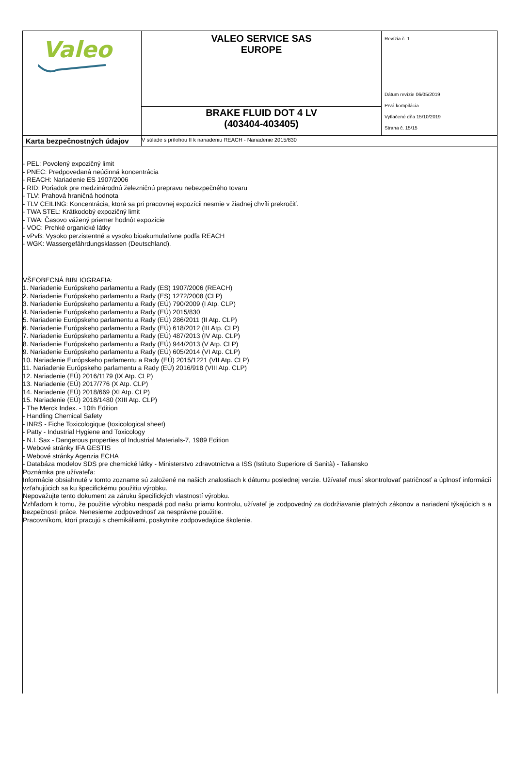| Valeo | VALEO SERVICE SAS EUROPE | Revízia č. 1 Dátum revízie 06/05/2019 Prvá kompilácia Vytlačené dňa 15/10/2019 Strana č. 15/15 |
| | BRAKE FLUID DOT 4 LV (403404-403405) | |
| Karta bezpečnostných údajov | V súlade s prílohou II k nariadeniu REACH - Nariadenie 2015/830 | |
- PEL: Povolený expozičný limit
- PNEC: Predpovedaná neúčinná koncentrácia
- REACH: Nariadenie ES 1907/2006
- RID: Poriadok pre medzinárodnú železničnú prepravu nebezpečného tovaru
- TLV: Prahová hraničná hodnota
- TLV CEILING: Koncentrácia, ktorá sa pri pracovnej expozícii nesmie v žiadnej chvíli prekročiť.
- TWA STEL: Krátkodobý expozičný limit
- TWA: Časovo vážený priemer hodnôt expozície
- VOC: Prchké organické látky
- vPvB: Vysoko perzistentné a vysoko bioakumulatívne podľa REACH
- WGK: Wassergefährdungsklassen (Deutschland).
VŠEOBECNÁ BIBLIOGRAFIA:
1. Nariadenie Európskeho parlamentu a Rady (ES) 1907/2006 (REACH)
2. Nariadenie Európskeho parlamentu a Rady (ES) 1272/2008 (CLP)
3. Nariadenie Európskeho parlamentu a Rady (EÚ) 790/2009 (I Atp. CLP)
4. Nariadenie Európskeho parlamentu a Rady (EÚ) 2015/830
5. Nariadenie Európskeho parlamentu a Rady (EÚ) 286/2011 (II Atp. CLP)
6. Nariadenie Európskeho parlamentu a Rady (EÚ) 618/2012 (III Atp. CLP)
7. Nariadenie Európskeho parlamentu a Rady (EÚ) 487/2013 (IV Atp. CLP)
8. Nariadenie Európskeho parlamentu a Rady (EÚ) 944/2013 (V Atp. CLP)
9. Nariadenie Európskeho parlamentu a Rady (EÚ) 605/2014 (VI Atp. CLP)
10. Nariadenie Európskeho parlamentu a Rady (EÚ) 2015/1221 (VII Atp. CLP)
11. Nariadenie Európskeho parlamentu a Rady (EÚ) 2016/918 (VIII Atp. CLP)
12. Nariadenie (EÚ) 2016/1179 (IX Atp. CLP)
13. Nariadenie (EÚ) 2017/776 (X Atp. CLP)
14. Nariadenie (EÚ) 2018/669 (XI Atp. CLP)
15. Nariadenie (EÚ) 2018/1480 (XIII Atp. CLP)
- The Merck Index. - 10th Edition
- Handling Chemical Safety
- INRS - Fiche Toxicologique (toxicological sheet)
- Patty - Industrial Hygiene and Toxicology
- N.I. Sax - Dangerous properties of Industrial Materials-7, 1989 Edition
- Webové stránky IFA GESTIS
- Webové stránky Agenzia ECHA
- Databáza modelov SDS pre chemické látky - Ministerstvo zdravotníctva a ISS (Istituto Superiore di Sanità) - Taliansko
Poznámka pre užívateľa:
Informácie obsiahnuté v tomto zozname sú založené na našich znalostiach k dátumu poslednej verzie. Užívateľ musí skontrolovať patričnosť a úplnosť informácií vzťahujúcich sa ku špecifickému použitiu výrobku.
Nepovažujte tento dokument za záruku špecifických vlastností výrobku.
Vzhľadom k tomu, že použitie výrobku nespadá pod našu priamu kontrolu, užívateľ je zodpovedný za dodržiavanie platných zákonov a nariadení týkajúcich s a bezpečnosti práce. Nenesieme zodpovednosť za nesprávne použitie.
Pracovníkom, ktorí pracujú s chemikáliami, poskytnite zodpovedajúce školenie.